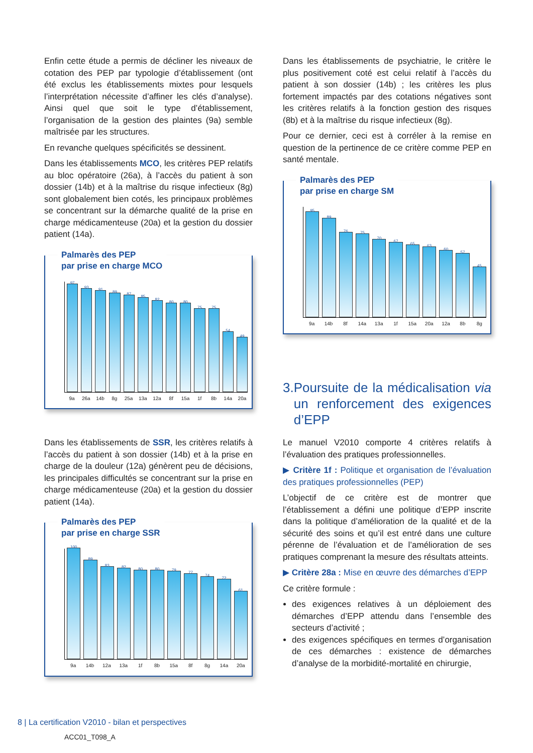Enfin cette étude a permis de décliner les niveaux de cotation des PEP par typologie d’établissement (ont été exclus les établissements mixtes pour lesquels l’interprétation nécessite d’affiner les clés d’analyse). Ainsi quel que soit le type d’établissement, l’organisation de la gestion des plaintes (9a) semble maîtrisée par les structures.
En revanche quelques spécificités se dessinent.
Dans les établissements MCO, les critères PEP relatifs au bloc opératoire (26a), à l’accès du patient à son dossier (14b) et à la maîtrise du risque infectieux (8g) sont globalement bien cotés, les principaux problèmes se concentrant sur la démarche qualité de la prise en charge médicamenteuse (20a) et la gestion du dossier patient (14a).
Palmarès des PEP
par prise en charge MCO
97
93
91
89
87
85
82
80
80
75
75
54
49
9a 26a 14b 8g 25a 13a 12a 8f 15a 1f 8b 14a 20a
Dans les établissements de SSR, les critères relatifs à l’accès du patient à son dossier (14b) et à la prise en charge de la douleur (12a) génèrent peu de décisions, les principales difficultés se concentrant sur la prise en charge médicamenteuse (20a) et la gestion du dossier patient (14a).
Palmarès des PEP
par prise en charge SSR
100
89
83
82
80
80
79
77
74
72
61
9a 14b 12a 13a 1f 8b 15a 8f 8g 14a 20a
Dans les établissements de psychiatrie, le critère le plus positivement coté est celui relatif à l’accès du patient à son dossier (14b) ; les critères les plus fortement impactés par des cotations négatives sont les critères relatifs à la fonction gestion des risques (8b) et à la maîtrise du risque infectieux (8g).
Pour ce dernier, ceci est à corréler à la remise en question de la pertinence de ce critère comme PEP en santé mentale.
Palmarès des PEP
par prise en charge SM
95
89
76
75
70
67
65
63
60
57
45
9a 14b 8f 14a 13a 1f 15a 20a 12a 8b 8g
3. Poursuite de la médicalisation via un renforcement des exigences d’EPP
Le manuel V2010 comporte 4 critères relatifs à l’évaluation des pratiques professionnelles.
▶ Critère 1f : Politique et organisation de l’évaluation des pratiques professionnelles (PEP)
L’objectif de ce critère est de montrer que l’établissement a défini une politique d’EPP inscrite dans la politique d’amélioration de la qualité et de la sécurité des soins et qu’il est entré dans une culture pérenne de l’évaluation et de l’amélioration de ses pratiques comprenant la mesure des résultats atteints.
▶ Critère 28a : Mise en œuvre des démarches d’EPP
Ce critère formule :
des exigences relatives à un déploiement des démarches d’EPP attendu dans l’ensemble des secteurs d’activité ;
des exigences spécifiques en termes d’organisation de ces démarches : existence de démarches d’analyse de la morbidité-mortalité en chirurgie,
8 | La certification V2010 - bilan et perspectives
ACC01_T098_A